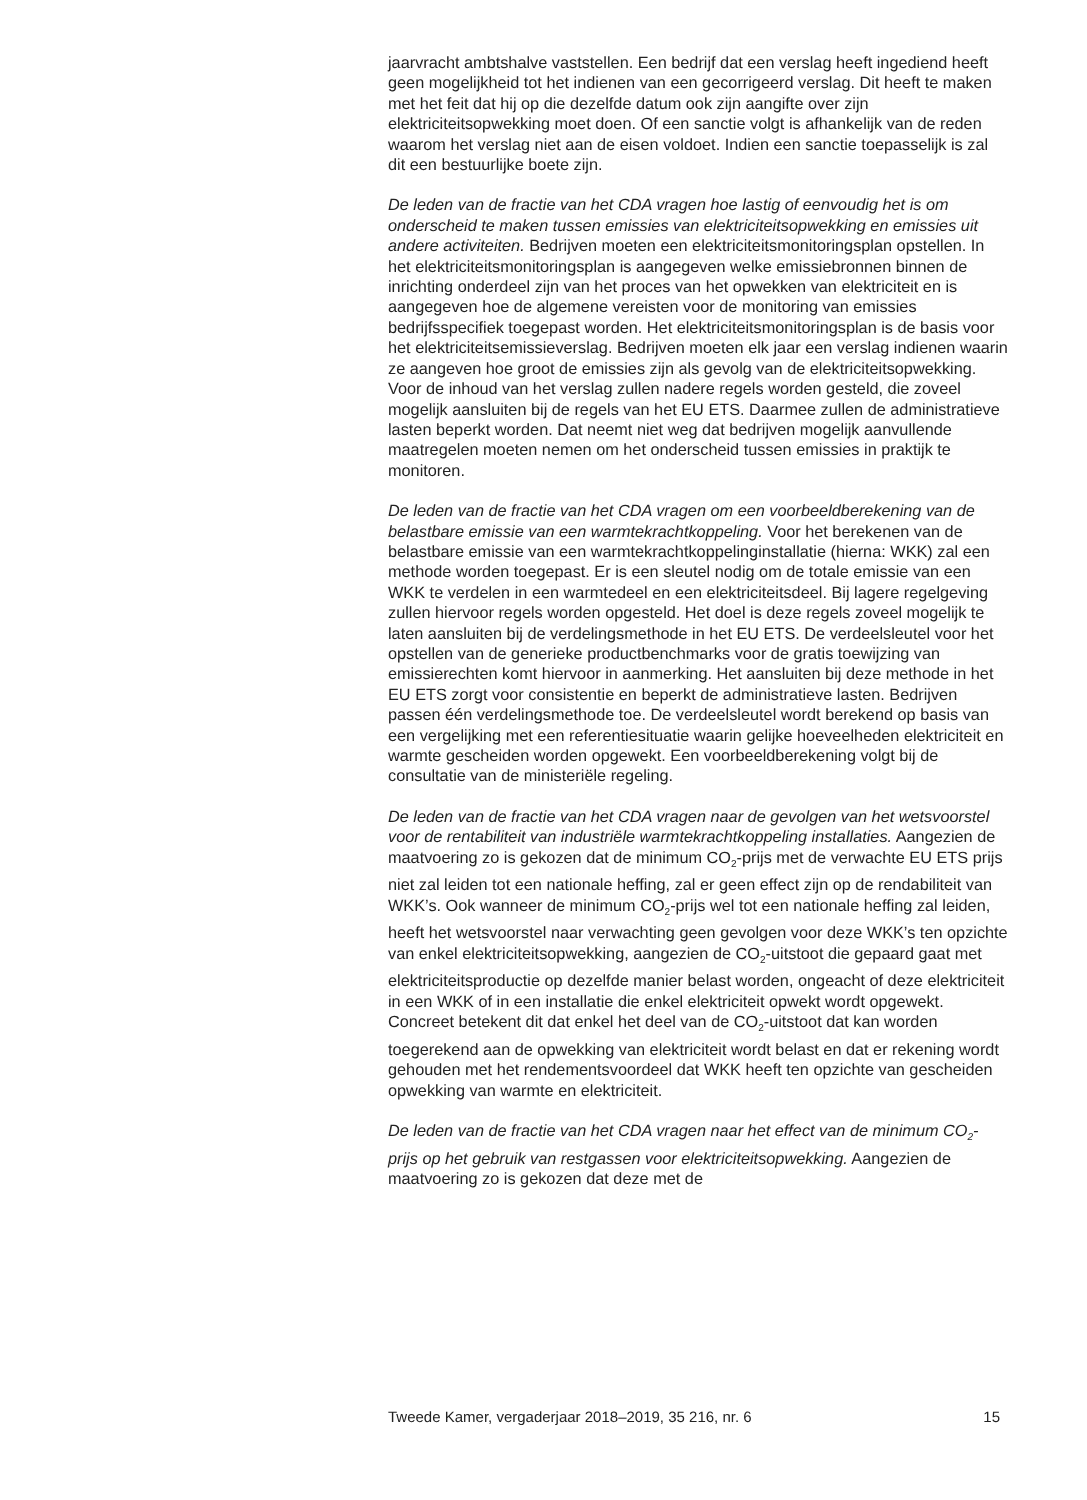jaarvracht ambtshalve vaststellen. Een bedrijf dat een verslag heeft ingediend heeft geen mogelijkheid tot het indienen van een gecorrigeerd verslag. Dit heeft te maken met het feit dat hij op die dezelfde datum ook zijn aangifte over zijn elektriciteitsopwekking moet doen. Of een sanctie volgt is afhankelijk van de reden waarom het verslag niet aan de eisen voldoet. Indien een sanctie toepasselijk is zal dit een bestuurlijke boete zijn.
De leden van de fractie van het CDA vragen hoe lastig of eenvoudig het is om onderscheid te maken tussen emissies van elektriciteitsopwekking en emissies uit andere activiteiten. Bedrijven moeten een elektriciteitsmonitoringsplan opstellen. In het elektriciteitsmonitoringsplan is aangegeven welke emissiebronnen binnen de inrichting onderdeel zijn van het proces van het opwekken van elektriciteit en is aangegeven hoe de algemene vereisten voor de monitoring van emissies bedrijfsspecifiek toegepast worden. Het elektriciteitsmonitoringsplan is de basis voor het elektriciteitsemissieverslag. Bedrijven moeten elk jaar een verslag indienen waarin ze aangeven hoe groot de emissies zijn als gevolg van de elektriciteitsopwekking. Voor de inhoud van het verslag zullen nadere regels worden gesteld, die zoveel mogelijk aansluiten bij de regels van het EU ETS. Daarmee zullen de administratieve lasten beperkt worden. Dat neemt niet weg dat bedrijven mogelijk aanvullende maatregelen moeten nemen om het onderscheid tussen emissies in praktijk te monitoren.
De leden van de fractie van het CDA vragen om een voorbeeldberekening van de belastbare emissie van een warmtekrachtkoppeling. Voor het berekenen van de belastbare emissie van een warmtekrachtkoppelinginstallatie (hierna: WKK) zal een methode worden toegepast. Er is een sleutel nodig om de totale emissie van een WKK te verdelen in een warmtedeel en een elektriciteitsdeel. Bij lagere regelgeving zullen hiervoor regels worden opgesteld. Het doel is deze regels zoveel mogelijk te laten aansluiten bij de verdelingsmethode in het EU ETS. De verdeelsleutel voor het opstellen van de generieke productbenchmarks voor de gratis toewijzing van emissierechten komt hiervoor in aanmerking. Het aansluiten bij deze methode in het EU ETS zorgt voor consistentie en beperkt de administratieve lasten. Bedrijven passen één verdelingsmethode toe. De verdeelsleutel wordt berekend op basis van een vergelijking met een referentiesituatie waarin gelijke hoeveelheden elektriciteit en warmte gescheiden worden opgewekt. Een voorbeeldberekening volgt bij de consultatie van de ministeriële regeling.
De leden van de fractie van het CDA vragen naar de gevolgen van het wetsvoorstel voor de rentabiliteit van industriële warmtekrachtkoppeling installaties. Aangezien de maatvoering zo is gekozen dat de minimum CO<sub>2</sub>-prijs met de verwachte EU ETS prijs niet zal leiden tot een nationale heffing, zal er geen effect zijn op de rendabiliteit van WKK’s. Ook wanneer de minimum CO<sub>2</sub>-prijs wel tot een nationale heffing zal leiden, heeft het wetsvoorstel naar verwachting geen gevolgen voor deze WKK’s ten opzichte van enkel elektriciteitsopwekking, aangezien de CO<sub>2</sub>-uitstoot die gepaard gaat met elektriciteitsproductie op dezelfde manier belast worden, ongeacht of deze elektriciteit in een WKK of in een installatie die enkel elektriciteit opwekt wordt opgewekt. Concreet betekent dit dat enkel het deel van de CO<sub>2</sub>-uitstoot dat kan worden toegerekend aan de opwekking van elektriciteit wordt belast en dat er rekening wordt gehouden met het rendementsvoordeel dat WKK heeft ten opzichte van gescheiden opwekking van warmte en elektriciteit.
De leden van de fractie van het CDA vragen naar het effect van de minimum CO<sub>2</sub>-prijs op het gebruik van restgassen voor elektriciteitsopwekking. Aangezien de maatvoering zo is gekozen dat deze met de
Tweede Kamer, vergaderjaar 2018–2019, 35 216, nr. 6 15